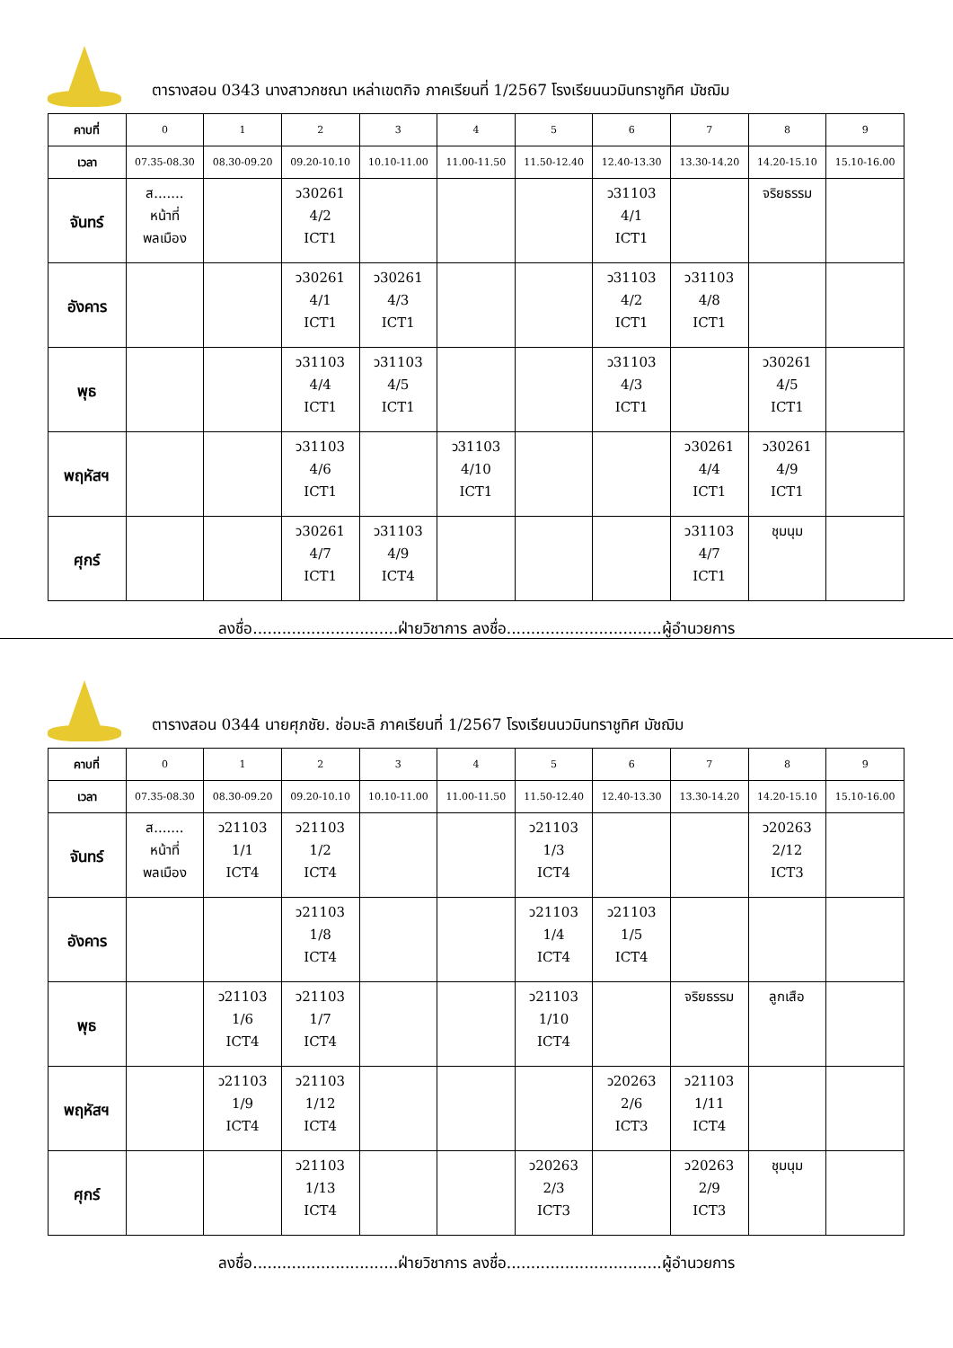ตารางสอน 0343 นางสาวกชณา เหล่าเขตกิจ ภาคเรียนที่ 1/2567 โรงเรียนนวมินทราชูทิศ มัชฌิม
| คาบที่ | 0 | 1 | 2 | 3 | 4 | 5 | 6 | 7 | 8 | 9 |
| เวลา | 07.35-08.30 | 08.30-09.20 | 09.20-10.10 | 10.10-11.00 | 11.00-11.50 | 11.50-12.40 | 12.40-13.30 | 13.30-14.20 | 14.20-15.10 | 15.10-16.00 |
| จันทร์ | ส....... หน้าที่ พลเมือง | | ว30261 4/2 ICT1 | | | | ว31103 4/1 ICT1 | | จริยธรรม | |
| อังคาร | | | ว30261 4/1 ICT1 | ว30261 4/3 ICT1 | | | ว31103 4/2 ICT1 | ว31103 4/8 ICT1 | | |
| พุธ | | | ว31103 4/4 ICT1 | ว31103 4/5 ICT1 | | | ว31103 4/3 ICT1 | | ว30261 4/5 ICT1 | |
| พฤหัสฯ | | | ว31103 4/6 ICT1 | | ว31103 4/10 ICT1 | | | ว30261 4/4 ICT1 | ว30261 4/9 ICT1 | |
| ศุกร์ | | | ว30261 4/7 ICT1 | ว31103 4/9 ICT4 | | | | ว31103 4/7 ICT1 | ชุมนุม | |
ลงชื่อ..............................ฝ่ายวิชาการ ลงชื่อ................................ผู้อำนวยการ
ตารางสอน 0344 นายศุภชัย. ช่อมะลิ ภาคเรียนที่ 1/2567 โรงเรียนนวมินทราชูทิศ มัชฌิม
| คาบที่ | 0 | 1 | 2 | 3 | 4 | 5 | 6 | 7 | 8 | 9 |
| เวลา | 07.35-08.30 | 08.30-09.20 | 09.20-10.10 | 10.10-11.00 | 11.00-11.50 | 11.50-12.40 | 12.40-13.30 | 13.30-14.20 | 14.20-15.10 | 15.10-16.00 |
| จันทร์ | ส....... หน้าที่ พลเมือง | ว21103 1/1 ICT4 | ว21103 1/2 ICT4 | | | ว21103 1/3 ICT4 | | | ว20263 2/12 ICT3 | |
| อังคาร | | | ว21103 1/8 ICT4 | | | ว21103 1/4 ICT4 | ว21103 1/5 ICT4 | | | |
| พุธ | | ว21103 1/6 ICT4 | ว21103 1/7 ICT4 | | | ว21103 1/10 ICT4 | | จริยธรรม | ลูกเสือ | |
| พฤหัสฯ | | ว21103 1/9 ICT4 | ว21103 1/12 ICT4 | | | | ว20263 2/6 ICT3 | ว21103 1/11 ICT4 | | |
| ศุกร์ | | | ว21103 1/13 ICT4 | | | ว20263 2/3 ICT3 | | ว20263 2/9 ICT3 | ชุมนุม | |
ลงชื่อ..............................ฝ่ายวิชาการ ลงชื่อ................................ผู้อำนวยการ